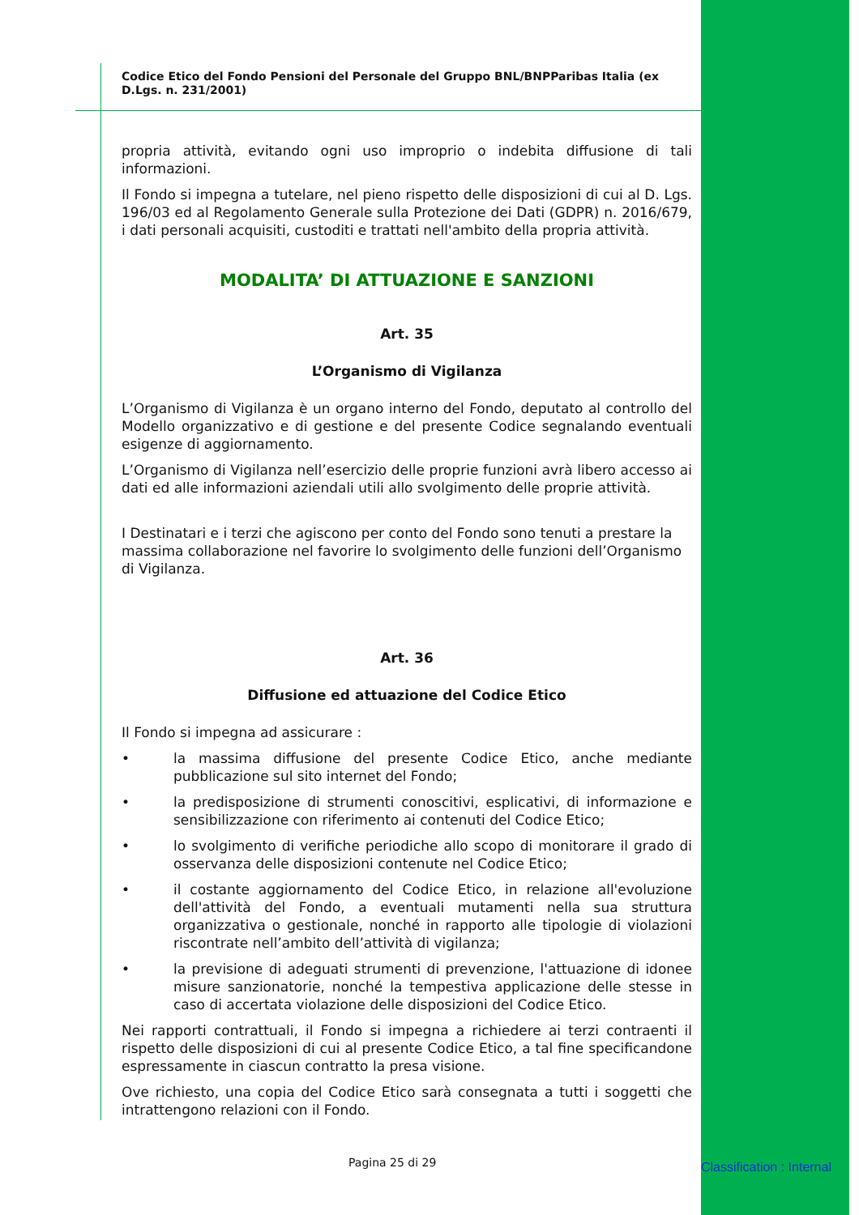Codice Etico del Fondo Pensioni del Personale del Gruppo BNL/BNPParibas Italia (ex D.Lgs. n. 231/2001)
propria attività, evitando ogni uso improprio o indebita diffusione di tali informazioni.
Il Fondo si impegna a tutelare, nel pieno rispetto delle disposizioni di cui al D. Lgs. 196/03 ed al Regolamento Generale sulla Protezione dei Dati (GDPR) n. 2016/679, i dati personali acquisiti, custoditi e trattati nell'ambito della propria attività.
MODALITA’ DI ATTUAZIONE E SANZIONI
Art. 35
L’Organismo di Vigilanza
L’Organismo di Vigilanza è un organo interno del Fondo, deputato al controllo del Modello organizzativo e di gestione e del presente Codice segnalando eventuali esigenze di aggiornamento.
L’Organismo di Vigilanza nell’esercizio delle proprie funzioni avrà libero accesso ai dati ed alle informazioni aziendali utili allo svolgimento delle proprie attività.
I Destinatari e i terzi che agiscono per conto del Fondo sono tenuti a prestare la massima collaborazione nel favorire lo svolgimento delle funzioni dell’Organismo di Vigilanza.
Art. 36
Diffusione ed attuazione del Codice Etico
Il Fondo si impegna ad assicurare :
• la massima diffusione del presente Codice Etico, anche mediante pubblicazione sul sito internet del Fondo;
• la predisposizione di strumenti conoscitivi, esplicativi, di informazione e sensibilizzazione con riferimento ai contenuti del Codice Etico;
• lo svolgimento di verifiche periodiche allo scopo di monitorare il grado di osservanza delle disposizioni contenute nel Codice Etico;
• il costante aggiornamento del Codice Etico, in relazione all'evoluzione dell'attività del Fondo, a eventuali mutamenti nella sua struttura organizzativa o gestionale, nonché in rapporto alle tipologie di violazioni riscontrate nell’ambito dell’attività di vigilanza;
• la previsione di adeguati strumenti di prevenzione, l'attuazione di idonee misure sanzionatorie, nonché la tempestiva applicazione delle stesse in caso di accertata violazione delle disposizioni del Codice Etico.
Nei rapporti contrattuali, il Fondo si impegna a richiedere ai terzi contraenti il rispetto delle disposizioni di cui al presente Codice Etico, a tal fine specificandone espressamente in ciascun contratto la presa visione.
Ove richiesto, una copia del Codice Etico sarà consegnata a tutti i soggetti che intrattengono relazioni con il Fondo.
Pagina 25 di 29 Classification : Internal